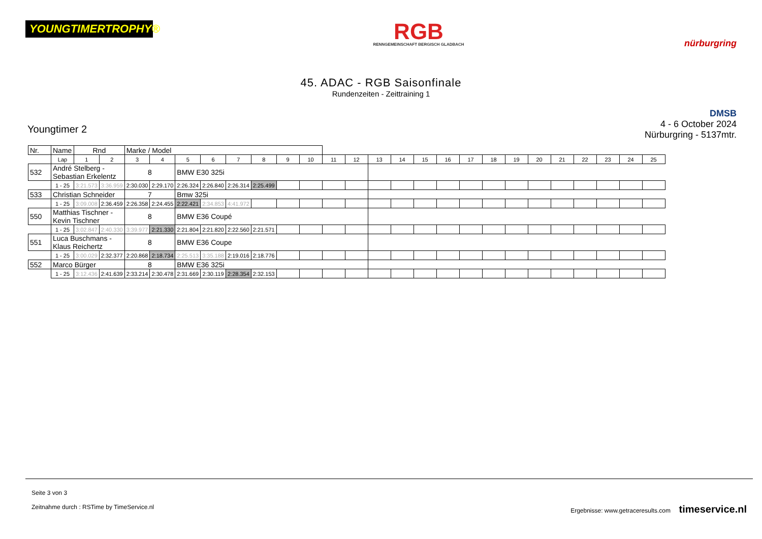YOUNGTIMERTROPHY®
RGB
RENNGEMEINSCHAFT BERGISCH GLADBACH
nürburgring
45. ADAC - RGB Saisonfinale
Rundenzeiten - Zeittraining 1
Youngtimer 2
DMSB
4 - 6 October 2024
Nürburgring - 5137mtr.
| Nr. | Name | | Rnd | | Marke / Model | | | | | | | | | | | | | | | | | | | | | | |
| --- | --- | --- | --- | --- | --- | --- | --- | --- | --- | --- | --- | --- | --- | --- | --- | --- | --- | --- | --- | --- | --- | --- | --- | --- | --- | --- | --- |
| | | Lap | 1 | 2 | 3 | 4 | 5 | 6 | 7 | 8 | 9 | 10 | 11 | 12 | 13 | 14 | 15 | 16 | 17 | 18 | 19 | 20 | 21 | 22 | 23 | 24 | 25 |
| 532 | André Stelberg - Sebastian Erkelentz | | | | 8 | | BMW E30 325i | | | | | | | | | | | | | | | | | | | | |
| | | 1 - 25 | 3:21.573 | 3:36.959 | 2:30.030 | 2:29.170 | 2:26.324 | 2:26.840 | 2:26.314 | 2:25.499 | | | | | | | | | | | | | | | | | |
| 533 | Christian Schneider | | | | 7 | | Bmw 325i | | | | | | | | | | | | | | | | | | | | |
| | | 1 - 25 | 3:09.008 | 2:36.459 | 2:26.358 | 2:24.455 | 2:22.421 | 2:34.853 | 4:41.972 | | | | | | | | | | | | | | | | | | |
| 550 | Matthias Tischner - Kevin Tischner | | | | 8 | | BMW E36 Coupé | | | | | | | | | | | | | | | | | | | | |
| | | 1 - 25 | 3:02.847 | 2:40.330 | 3:39.977 | 2:21.330 | 2:21.804 | 2:21.820 | 2:22.560 | 2:21.571 | | | | | | | | | | | | | | | | | |
| 551 | Luca Buschmans - Klaus Reichertz | | | | 8 | | BMW E36 Coupe | | | | | | | | | | | | | | | | | | | | |
| | | 1 - 25 | 3:00.029 | 2:32.377 | 2:20.868 | 2:18.734 | 2:25.513 | 3:35.188 | 2:19.016 | 2:18.776 | | | | | | | | | | | | | | | | | |
| 552 | Marco Bürger | | | | 8 | | BMW E36 325i | | | | | | | | | | | | | | | | | | | | |
| | | 1 - 25 | 3:12.436 | 2:41.639 | 2:33.214 | 2:30.478 | 2:31.669 | 2:30.119 | 2:28.354 | 2:32.153 | | | | | | | | | | | | | | | | | |
Seite 3 von 3
Zeitnahme durch : RSTime by TimeService.nl Ergebnisse: www.getraceresults.com timeservice.nl